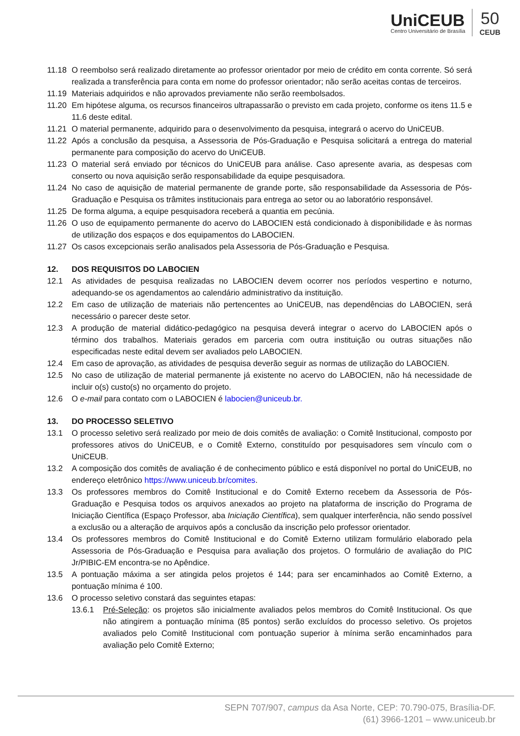UniCEUB
Centro Universitário de Brasília
50
CEUB
11.18 O reembolso será realizado diretamente ao professor orientador por meio de crédito em conta corrente. Só será realizada a transferência para conta em nome do professor orientador; não serão aceitas contas de terceiros.
11.19 Materiais adquiridos e não aprovados previamente não serão reembolsados.
11.20 Em hipótese alguma, os recursos financeiros ultrapassarão o previsto em cada projeto, conforme os itens 11.5 e 11.6 deste edital.
11.21 O material permanente, adquirido para o desenvolvimento da pesquisa, integrará o acervo do UniCEUB.
11.22 Após a conclusão da pesquisa, a Assessoria de Pós-Graduação e Pesquisa solicitará a entrega do material permanente para composição do acervo do UniCEUB.
11.23 O material será enviado por técnicos do UniCEUB para análise. Caso apresente avaria, as despesas com conserto ou nova aquisição serão responsabilidade da equipe pesquisadora.
11.24 No caso de aquisição de material permanente de grande porte, são responsabilidade da Assessoria de Pós-Graduação e Pesquisa os trâmites institucionais para entrega ao setor ou ao laboratório responsável.
11.25 De forma alguma, a equipe pesquisadora receberá a quantia em pecúnia.
11.26 O uso de equipamento permanente do acervo do LABOCIEN está condicionado à disponibilidade e às normas de utilização dos espaços e dos equipamentos do LABOCIEN.
11.27 Os casos excepcionais serão analisados pela Assessoria de Pós-Graduação e Pesquisa.
12. DOS REQUISITOS DO LABOCIEN
12.1 As atividades de pesquisa realizadas no LABOCIEN devem ocorrer nos períodos vespertino e noturno, adequando-se os agendamentos ao calendário administrativo da instituição.
12.2 Em caso de utilização de materiais não pertencentes ao UniCEUB, nas dependências do LABOCIEN, será necessário o parecer deste setor.
12.3 A produção de material didático-pedagógico na pesquisa deverá integrar o acervo do LABOCIEN após o término dos trabalhos. Materiais gerados em parceria com outra instituição ou outras situações não especificadas neste edital devem ser avaliados pelo LABOCIEN.
12.4 Em caso de aprovação, as atividades de pesquisa deverão seguir as normas de utilização do LABOCIEN.
12.5 No caso de utilização de material permanente já existente no acervo do LABOCIEN, não há necessidade de incluir o(s) custo(s) no orçamento do projeto.
12.6 O e-mail para contato com o LABOCIEN é labocien@uniceub.br.
13. DO PROCESSO SELETIVO
13.1 O processo seletivo será realizado por meio de dois comitês de avaliação: o Comitê Institucional, composto por professores ativos do UniCEUB, e o Comitê Externo, constituído por pesquisadores sem vínculo com o UniCEUB.
13.2 A composição dos comitês de avaliação é de conhecimento público e está disponível no portal do UniCEUB, no endereço eletrônico https://www.uniceub.br/comites.
13.3 Os professores membros do Comitê Institucional e do Comitê Externo recebem da Assessoria de Pós-Graduação e Pesquisa todos os arquivos anexados ao projeto na plataforma de inscrição do Programa de Iniciação Científica (Espaço Professor, aba Iniciação Científica), sem qualquer interferência, não sendo possível a exclusão ou a alteração de arquivos após a conclusão da inscrição pelo professor orientador.
13.4 Os professores membros do Comitê Institucional e do Comitê Externo utilizam formulário elaborado pela Assessoria de Pós-Graduação e Pesquisa para avaliação dos projetos. O formulário de avaliação do PIC Jr/PIBIC-EM encontra-se no Apêndice.
13.5 A pontuação máxima a ser atingida pelos projetos é 144; para ser encaminhados ao Comitê Externo, a pontuação mínima é 100.
13.6 O processo seletivo constará das seguintes etapas:
13.6.1 Pré-Seleção: os projetos são inicialmente avaliados pelos membros do Comitê Institucional. Os que não atingirem a pontuação mínima (85 pontos) serão excluídos do processo seletivo. Os projetos avaliados pelo Comitê Institucional com pontuação superior à mínima serão encaminhados para avaliação pelo Comitê Externo;
SEPN 707/907, campus da Asa Norte, CEP: 70.790-075, Brasília-DF.
(61) 3966-1201 – www.uniceub.br